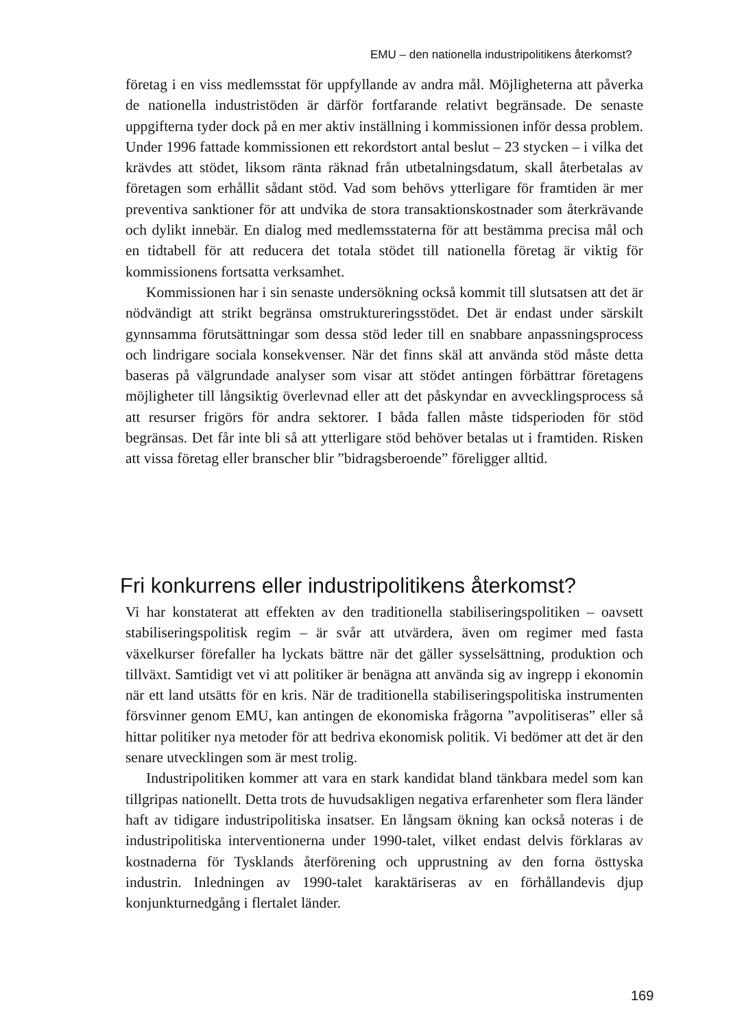EMU – den nationella industripolitikens återkomst?
företag i en viss medlemsstat för uppfyllande av andra mål. Möjligheterna att påverka de nationella industristöden är därför fortfarande relativt begränsade. De senaste uppgifterna tyder dock på en mer aktiv inställning i kommissionen inför dessa problem. Under 1996 fattade kommissionen ett rekordstort antal beslut – 23 stycken – i vilka det krävdes att stödet, liksom ränta räknad från utbetalningsdatum, skall återbetalas av företagen som erhållit sådant stöd. Vad som behövs ytterligare för framtiden är mer preventiva sanktioner för att undvika de stora transaktionskostnader som återkrävande och dylikt innebär. En dialog med medlemsstaterna för att bestämma precisa mål och en tidtabell för att reducera det totala stödet till nationella företag är viktig för kommissionens fortsatta verksamhet.
Kommissionen har i sin senaste undersökning också kommit till slutsatsen att det är nödvändigt att strikt begränsa omstruktureringsstödet. Det är endast under särskilt gynnsamma förutsättningar som dessa stöd leder till en snabbare anpassningsprocess och lindrigare sociala konsekvenser. När det finns skäl att använda stöd måste detta baseras på välgrundade analyser som visar att stödet antingen förbättrar företagens möjligheter till långsiktig överlevnad eller att det påskyndar en avvecklingsprocess så att resurser frigörs för andra sektorer. I båda fallen måste tidsperioden för stöd begränsas. Det får inte bli så att ytterligare stöd behöver betalas ut i framtiden. Risken att vissa företag eller branscher blir ”bidragsberoende” föreligger alltid.
Fri konkurrens eller industripolitikens återkomst?
Vi har konstaterat att effekten av den traditionella stabiliseringspolitiken – oavsett stabiliseringspolitisk regim – är svår att utvärdera, även om regimer med fasta växelkurser förefaller ha lyckats bättre när det gäller sysselsättning, produktion och tillväxt. Samtidigt vet vi att politiker är benägna att använda sig av ingrepp i ekonomin när ett land utsätts för en kris. När de traditionella stabiliseringspolitiska instrumenten försvinner genom EMU, kan antingen de ekonomiska frågorna ”avpolitiseras” eller så hittar politiker nya metoder för att bedriva ekonomisk politik. Vi bedömer att det är den senare utvecklingen som är mest trolig.
Industripolitiken kommer att vara en stark kandidat bland tänkbara medel som kan tillgripas nationellt. Detta trots de huvudsakligen negativa erfarenheter som flera länder haft av tidigare industripolitiska insatser. En långsam ökning kan också noteras i de industripolitiska interventionerna under 1990-talet, vilket endast delvis förklaras av kostnaderna för Tysklands återförening och upprustning av den forna östtyska industrin. Inledningen av 1990-talet karaktäriseras av en förhållandevis djup konjunkturnedgång i flertalet länder.
169